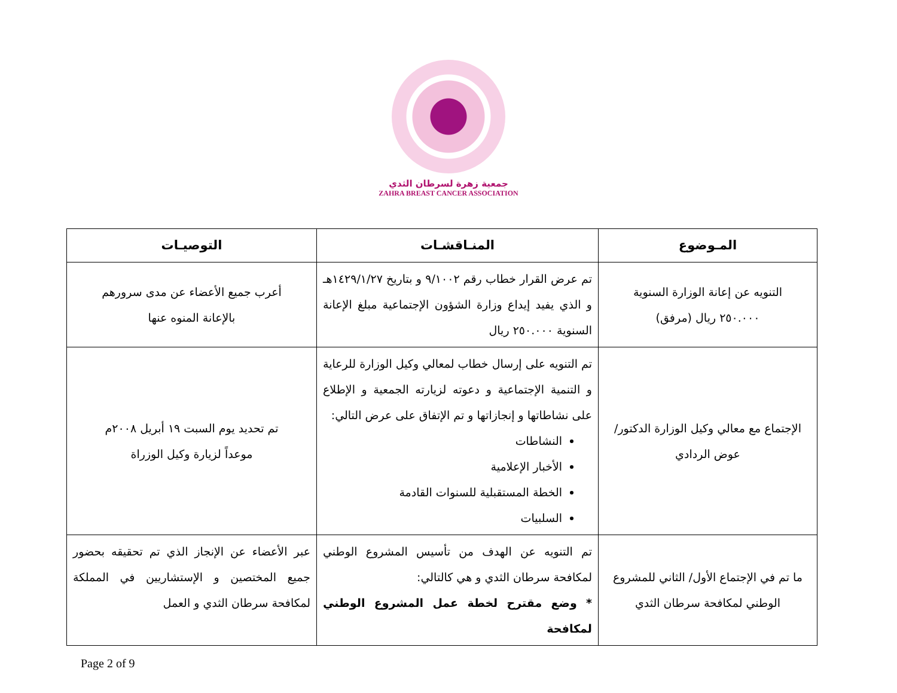جمعية زهرة لسرطان الثدي
ZAHRA BREAST CANCER ASSOCIATION
| المـوضوع | المنـاقشـات | التوصيـات |
| --- | --- | --- |
| التنويه عن إعانة الوزارة السنوية ٢٥٠.٠٠٠ ريال (مرفق) | تم عرض القرار خطاب رقم ٩/١٠٠٢ و بتاريخ ١٤٢٩/١/٢٧هـ و الذي يفيد إيداع وزارة الشؤون الإجتماعية مبلغ الإعانة السنوية ٢٥٠.٠٠٠ ريال | أعرب جميع الأعضاء عن مدى سرورهم بالإعانة المنوه عنها |
| الإجتماع مع معالي وكيل الوزارة الدكتور/ عوض الردادي | تم التنويه على إرسال خطاب لمعالي وكيل الوزارة للرعاية و التنمية الإجتماعية و دعوته لزيارته الجمعية و الإطلاع على نشاطاتها و إنجازاتها و تم الإتفاق على عرض التالي: النشاطات الأخبار الإعلامية الخطة المستقبلية للسنوات القادمة السلبيات | تم تحديد يوم السبت ١٩ أبريل ٢٠٠٨م موعداً لزيارة وكيل الوزراة |
| ما تم في الإجتماع الأول/ الثاني للمشروع الوطني لمكافحة سرطان الثدي | تم التنويه عن الهدف من تأسيس المشروع الوطني لمكافحة سرطان الثدي و هي كالتالي: * وضع مقترح لخطة عمل المشروع الوطني لمكافحة | عبر الأعضاء عن الإنجاز الذي تم تحقيقه بحضور جميع المختصين و الإستشاريين في المملكة لمكافحة سرطان الثدي و العمل |
Page 2 of 9